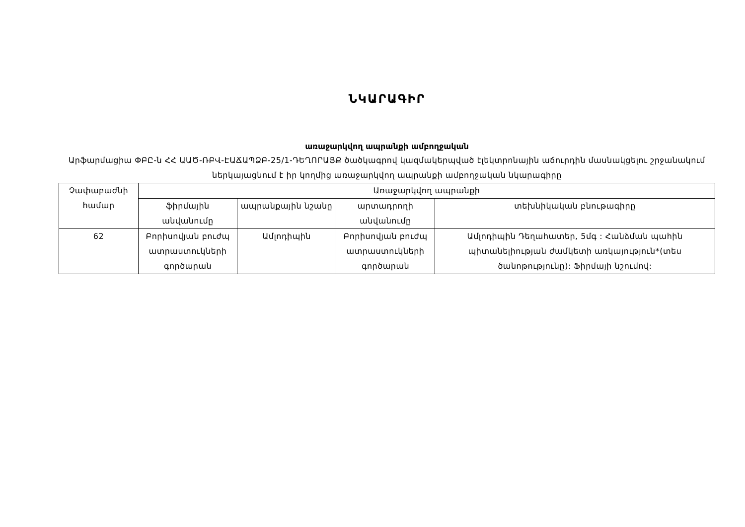ՆԿԱՐԱԳԻՐ
առաջարկվող ապրանքի ամբողջական
Արֆարմացիա ՓԲԸ-ն ՀՀ ԱԱԾ-ՌԲՎ-ԷԱՃԱՊՁԲ-25/1-ԴԵՂՈՐԱՅՔ ծածկագրով կազմակերպված էլեկտրոնային աճուրդին մասնակցելու շրջանակում ներկայացնում է իր կողմից առաջարկվող ապրանքի ամբողջական նկարագիրը
| Չափաբաժնի համար | Առաջարկվող ապրանքի | | | |
| --- | --- | --- | --- | --- |
| | ֆիրմային անվանումը | ապրանքային նշանը | արտադրողի անվանումը | տեխնիկական բնութագիրը |
| 62 | Բորիսովյան բուժպ ատրաստուկների գործարան | Ամլոդիպին | Բորիսովյան բուժպ ատրաստուկների գործարան | Ամլոդիպին Դեղահատեր, 5մգ : Հանձման պահին պիտանելիության ժամկետի առկայություն*(տես ծանոթությունը): Ֆիրմայի նշումով: |